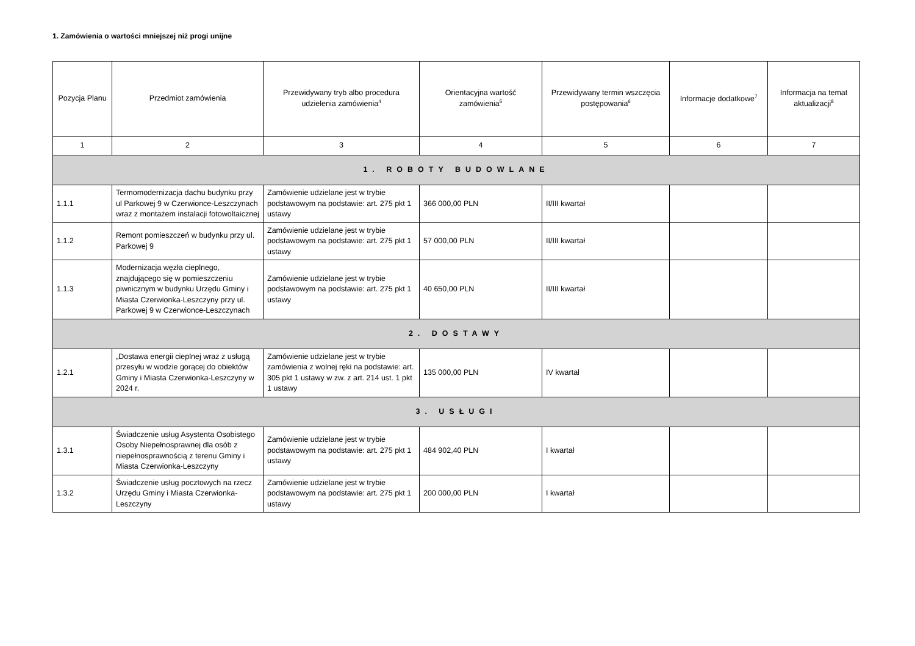1. Zamówienia o wartości mniejszej niż progi unijne
| Pozycja Planu | Przedmiot zamówienia | Przewidywany tryb albo procedura udzielenia zamówienia<sup>4</sup> | Orientacyjna wartość zamówienia<sup>5</sup> | Przewidywany termin wszczęcia postępowania<sup>6</sup> | Informacje dodatkowe<sup>7</sup> | Informacja na temat aktualizacji<sup>8</sup> |
| --- | --- | --- | --- | --- | --- | --- |
| 1 | 2 | 3 | 4 | 5 | 6 | 7 |
| 1. ROBOTY BUDOWLANE | | | | | | |
| 1.1.1 | Termomodernizacja dachu budynku przy ul Parkowej 9 w Czerwionce-Leszczynach wraz z montażem instalacji fotowoltaicznej | Zamówienie udzielane jest w trybie podstawowym na podstawie: art. 275 pkt 1 ustawy | 366 000,00 PLN | II/III kwartał | | |
| 1.1.2 | Remont pomieszczeń w budynku przy ul. Parkowej 9 | Zamówienie udzielane jest w trybie podstawowym na podstawie: art. 275 pkt 1 ustawy | 57 000,00 PLN | II/III kwartał | | |
| 1.1.3 | Modernizacja węzła cieplnego, znajdującego się w pomieszczeniu piwnicznym w budynku Urzędu Gminy i Miasta Czerwionka-Leszczyny przy ul. Parkowej 9 w Czerwionce-Leszczynach | Zamówienie udzielane jest w trybie podstawowym na podstawie: art. 275 pkt 1 ustawy | 40 650,00 PLN | II/III kwartał | | |
| 2. DOSTAWY | | | | | | |
| 1.2.1 | „Dostawa energii cieplnej wraz z usługą przesyłu w wodzie gorącej do obiektów Gminy i Miasta Czerwionka-Leszczyny w 2024 r. | Zamówienie udzielane jest w trybie zamówienia z wolnej ręki na podstawie: art. 305 pkt 1 ustawy w zw. z art. 214 ust. 1 pkt 1 ustawy | 135 000,00 PLN | IV kwartał | | |
| 3. USŁUGI | | | | | | |
| 1.3.1 | Świadczenie usług Asystenta Osobistego Osoby Niepełnosprawnej dla osób z niepełnosprawnością z terenu Gminy i Miasta Czerwionka-Leszczyny | Zamówienie udzielane jest w trybie podstawowym na podstawie: art. 275 pkt 1 ustawy | 484 902,40 PLN | I kwartał | | |
| 1.3.2 | Świadczenie usług pocztowych na rzecz Urzędu Gminy i Miasta Czerwionka-Leszczyny | Zamówienie udzielane jest w trybie podstawowym na podstawie: art. 275 pkt 1 ustawy | 200 000,00 PLN | I kwartał | | |